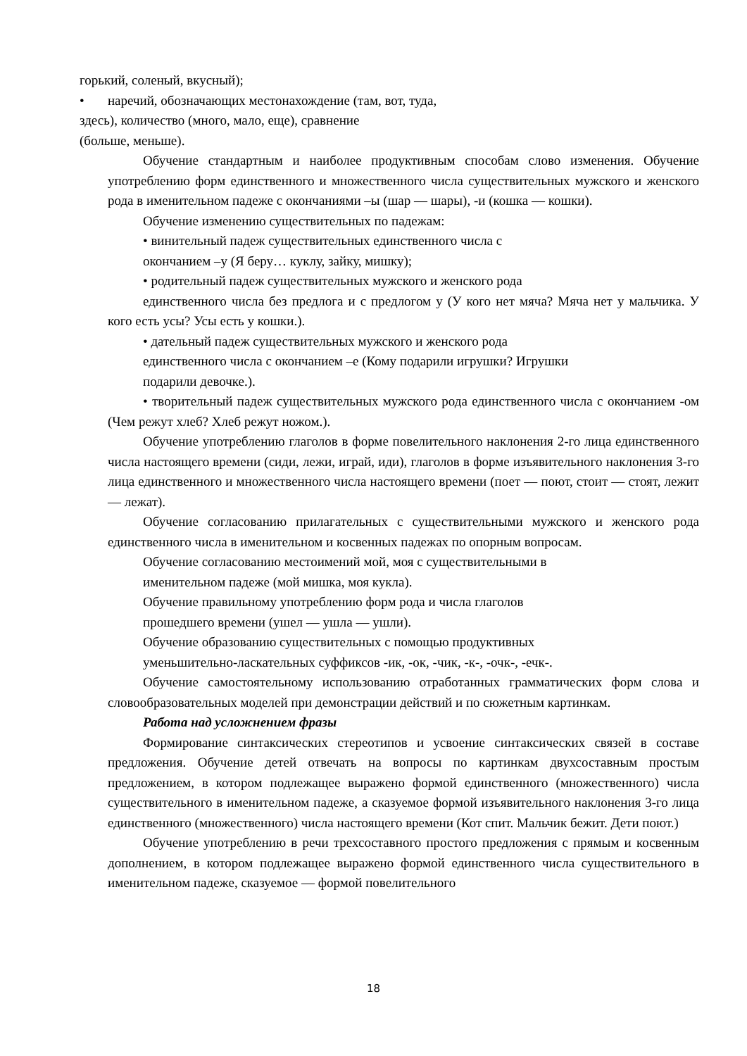горький, соленый, вкусный);
• наречий, обозначающих местонахождение (там, вот, туда,
здесь), количество (много, мало, еще), сравнение
(больше, меньше).
Обучение стандартным и наиболее продуктивным способам слово изменения. Обучение употреблению форм единственного и множественного числа существительных мужского и женского рода в именительном падеже с окончаниями –ы (шар — шары), -и (кошка — кошки).
Обучение изменению существительных по падежам:
• винительный падеж существительных единственного числа с
окончанием –у (Я беру… куклу, зайку, мишку);
• родительный падеж существительных мужского и женского рода
единственного числа без предлога и с предлогом у (У кого нет мяча? Мяча нет у мальчика. У кого есть усы? Усы есть у кошки.).
• дательный падеж существительных мужского и женского рода
единственного числа с окончанием –е (Кому подарили игрушки? Игрушки
подарили девочке.).
• творительный падеж существительных мужского рода единственного числа с окончанием -ом (Чем режут хлеб? Хлеб режут ножом.).
Обучение употреблению глаголов в форме повелительного наклонения 2-го лица единственного числа настоящего времени (сиди, лежи, играй, иди), глаголов в форме изъявительного наклонения 3-го лица единственного и множественного числа настоящего времени (поет — поют, стоит — стоят, лежит — лежат).
Обучение согласованию прилагательных с существительными мужского и женского рода единственного числа в именительном и косвенных падежах по опорным вопросам.
Обучение согласованию местоимений мой, моя с существительными в
именительном падеже (мой мишка, моя кукла).
Обучение правильному употреблению форм рода и числа глаголов
прошедшего времени (ушел — ушла — ушли).
Обучение образованию существительных с помощью продуктивных
уменьшительно-ласкательных суффиксов -ик, -ок, -чик, -к-, -очк-, -ечк-.
Обучение самостоятельному использованию отработанных грамматических форм слова и словообразовательных моделей при демонстрации действий и по сюжетным картинкам.
Работа над усложнением фразы
Формирование синтаксических стереотипов и усвоение синтаксических связей в составе предложения. Обучение детей отвечать на вопросы по картинкам двухсоставным простым предложением, в котором подлежащее выражено формой единственного (множественного) числа существительного в именительном падеже, а сказуемое формой изъявительного наклонения 3-го лица единственного (множественного) числа настоящего времени (Кот спит. Мальчик бежит. Дети поют.)
Обучение употреблению в речи трехсоставного простого предложения с прямым и косвенным дополнением, в котором подлежащее выражено формой единственного числа существительного в именительном падеже, сказуемое — формой повелительного
18